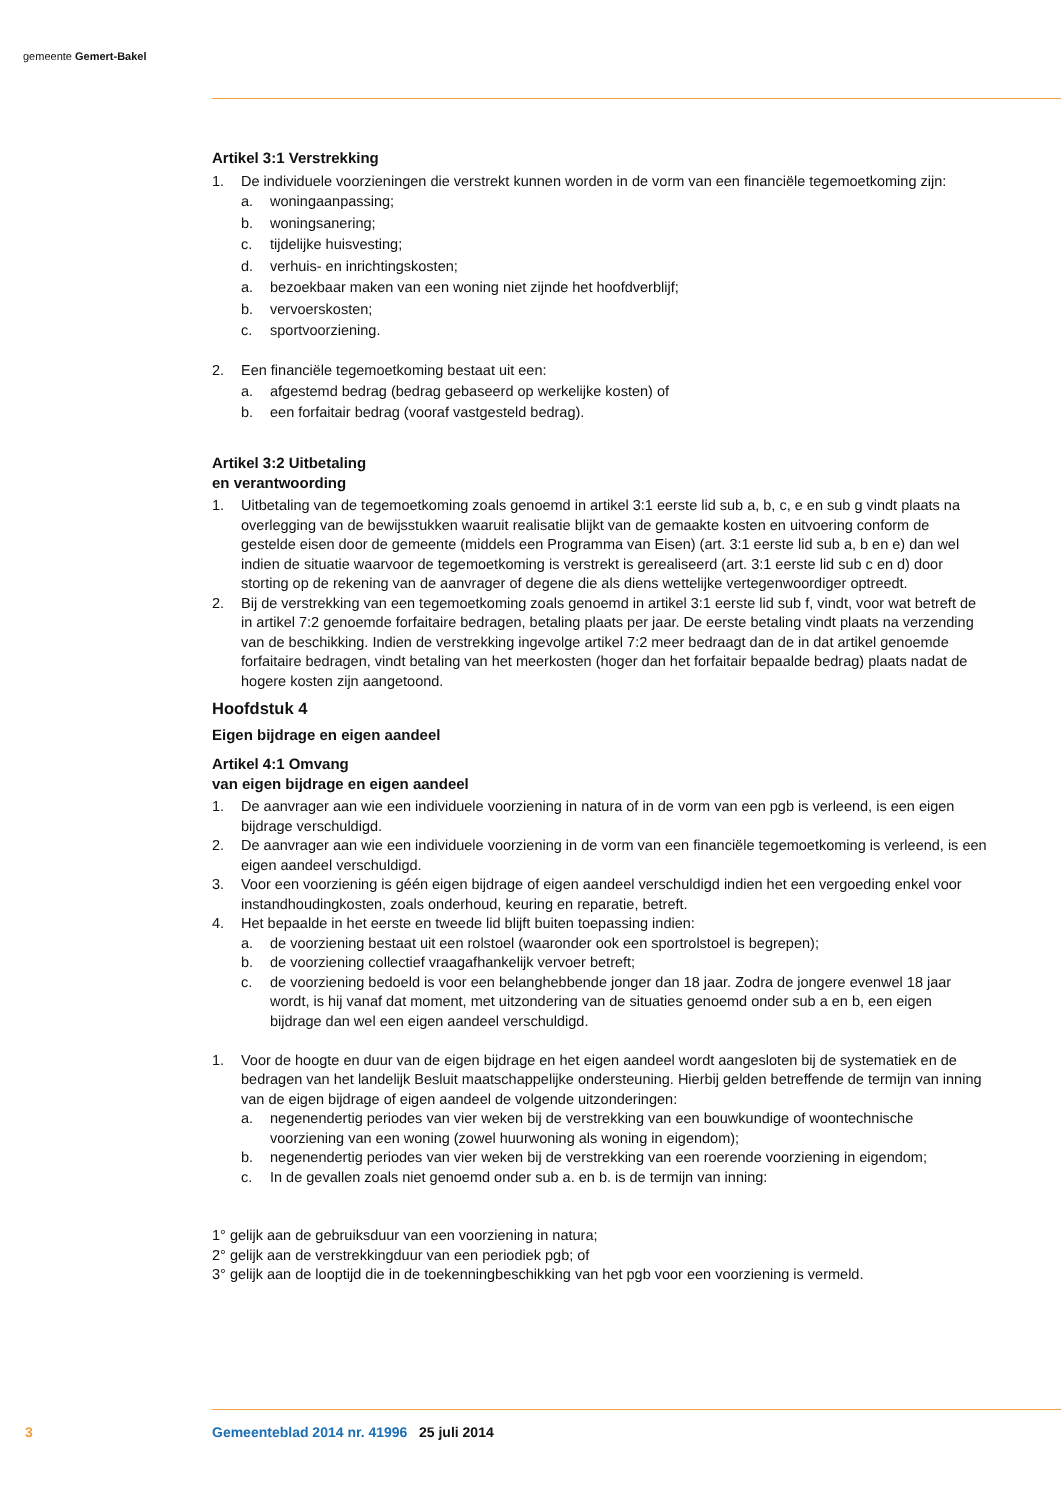gemeente Gemert-Bakel
Artikel 3:1 Verstrekking
1. De individuele voorzieningen die verstrekt kunnen worden in de vorm van een financiële tegemoetkoming zijn:
a. woningaanpassing;
b. woningsanering;
c. tijdelijke huisvesting;
d. verhuis- en inrichtingskosten;
a. bezoekbaar maken van een woning niet zijnde het hoofdverblijf;
b. vervoerskosten;
c. sportvoorziening.
2. Een financiële tegemoetkoming bestaat uit een:
a. afgestemd bedrag (bedrag gebaseerd op werkelijke kosten) of
b. een forfaitair bedrag (vooraf vastgesteld bedrag).
Artikel 3:2 Uitbetaling
en verantwoording
1. Uitbetaling van de tegemoetkoming zoals genoemd in artikel 3:1 eerste lid sub a, b, c, e en sub g vindt plaats na overlegging van de bewijsstukken waaruit realisatie blijkt van de gemaakte kosten en uitvoering conform de gestelde eisen door de gemeente (middels een Programma van Eisen) (art. 3:1 eerste lid sub a, b en e) dan wel indien de situatie waarvoor de tegemoetkoming is verstrekt is gerealiseerd (art. 3:1 eerste lid sub c en d) door storting op de rekening van de aanvrager of degene die als diens wettelijke vertegenwoordiger optreedt.
2. Bij de verstrekking van een tegemoetkoming zoals genoemd in artikel 3:1 eerste lid sub f, vindt, voor wat betreft de in artikel 7:2 genoemde forfaitaire bedragen, betaling plaats per jaar. De eerste betaling vindt plaats na verzending van de beschikking. Indien de verstrekking ingevolge artikel 7:2 meer bedraagt dan de in dat artikel genoemde forfaitaire bedragen, vindt betaling van het meerkosten (hoger dan het forfaitair bepaalde bedrag) plaats nadat de hogere kosten zijn aangetoond.
Hoofdstuk 4
Eigen bijdrage en eigen aandeel
Artikel 4:1 Omvang
van eigen bijdrage en eigen aandeel
1. De aanvrager aan wie een individuele voorziening in natura of in de vorm van een pgb is verleend, is een eigen bijdrage verschuldigd.
2. De aanvrager aan wie een individuele voorziening in de vorm van een financiële tegemoetkoming is verleend, is een eigen aandeel verschuldigd.
3. Voor een voorziening is géén eigen bijdrage of eigen aandeel verschuldigd indien het een vergoeding enkel voor instandhoudingkosten, zoals onderhoud, keuring en reparatie, betreft.
4. Het bepaalde in het eerste en tweede lid blijft buiten toepassing indien:
a. de voorziening bestaat uit een rolstoel (waaronder ook een sportrolstoel is begrepen);
b. de voorziening collectief vraagafhankelijk vervoer betreft;
c. de voorziening bedoeld is voor een belanghebbende jonger dan 18 jaar. Zodra de jongere evenwel 18 jaar wordt, is hij vanaf dat moment, met uitzondering van de situaties genoemd onder sub a en b, een eigen bijdrage dan wel een eigen aandeel verschuldigd.
1. Voor de hoogte en duur van de eigen bijdrage en het eigen aandeel wordt aangesloten bij de systematiek en de bedragen van het landelijk Besluit maatschappelijke ondersteuning. Hierbij gelden betreffende de termijn van inning van de eigen bijdrage of eigen aandeel de volgende uitzonderingen:
a. negenendertig periodes van vier weken bij de verstrekking van een bouwkundige of woontechnische voorziening van een woning (zowel huurwoning als woning in eigendom);
b. negenendertig periodes van vier weken bij de verstrekking van een roerende voorziening in eigendom;
c. In de gevallen zoals niet genoemd onder sub a. en b. is de termijn van inning:
1° gelijk aan de gebruiksduur van een voorziening in natura;
2° gelijk aan de verstrekkingduur van een periodiek pgb; of
3° gelijk aan de looptijd die in de toekenningbeschikking van het pgb voor een voorziening is vermeld.
3 Gemeenteblad 2014 nr. 41996 25 juli 2014